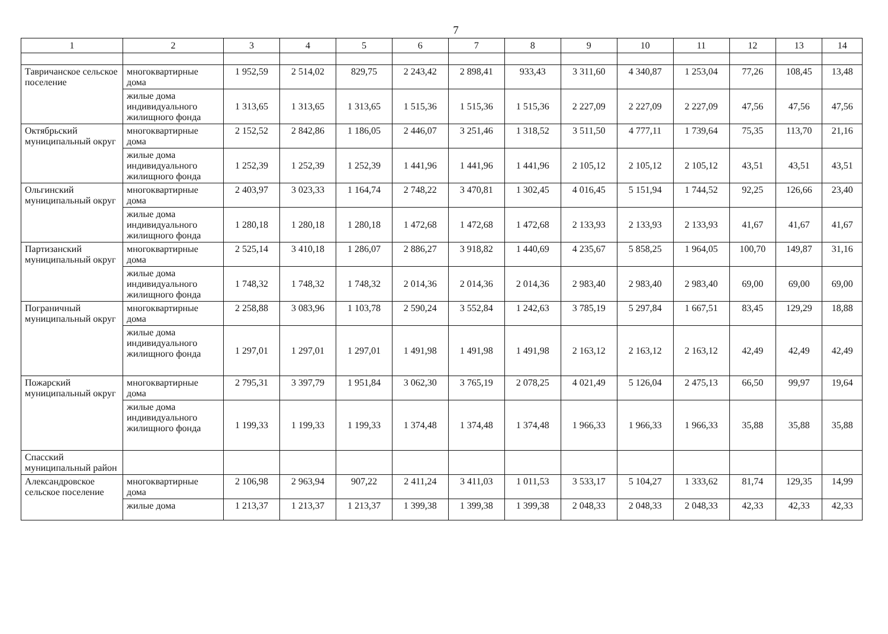7
| 1 | 2 | 3 | 4 | 5 | 6 | 7 | 8 | 9 | 10 | 11 | 12 | 13 | 14 |
| --- | --- | --- | --- | --- | --- | --- | --- | --- | --- | --- | --- | --- | --- |
| Тавричанское сельское поселение | многоквартирные дома | 1 952,59 | 2 514,02 | 829,75 | 2 243,42 | 2 898,41 | 933,43 | 3 311,60 | 4 340,87 | 1 253,04 | 77,26 | 108,45 | 13,48 |
| | жилые дома индивидуального жилищного фонда | 1 313,65 | 1 313,65 | 1 313,65 | 1 515,36 | 1 515,36 | 1 515,36 | 2 227,09 | 2 227,09 | 2 227,09 | 47,56 | 47,56 | 47,56 |
| Октябрьский муниципальный округ | многоквартирные дома | 2 152,52 | 2 842,86 | 1 186,05 | 2 446,07 | 3 251,46 | 1 318,52 | 3 511,50 | 4 777,11 | 1 739,64 | 75,35 | 113,70 | 21,16 |
| | жилые дома индивидуального жилищного фонда | 1 252,39 | 1 252,39 | 1 252,39 | 1 441,96 | 1 441,96 | 1 441,96 | 2 105,12 | 2 105,12 | 2 105,12 | 43,51 | 43,51 | 43,51 |
| Ольгинский муниципальный округ | многоквартирные дома | 2 403,97 | 3 023,33 | 1 164,74 | 2 748,22 | 3 470,81 | 1 302,45 | 4 016,45 | 5 151,94 | 1 744,52 | 92,25 | 126,66 | 23,40 |
| | жилые дома индивидуального жилищного фонда | 1 280,18 | 1 280,18 | 1 280,18 | 1 472,68 | 1 472,68 | 1 472,68 | 2 133,93 | 2 133,93 | 2 133,93 | 41,67 | 41,67 | 41,67 |
| Партизанский муниципальный округ | многоквартирные дома | 2 525,14 | 3 410,18 | 1 286,07 | 2 886,27 | 3 918,82 | 1 440,69 | 4 235,67 | 5 858,25 | 1 964,05 | 100,70 | 149,87 | 31,16 |
| | жилые дома индивидуального жилищного фонда | 1 748,32 | 1 748,32 | 1 748,32 | 2 014,36 | 2 014,36 | 2 014,36 | 2 983,40 | 2 983,40 | 2 983,40 | 69,00 | 69,00 | 69,00 |
| Пограничный муниципальный округ | многоквартирные дома | 2 258,88 | 3 083,96 | 1 103,78 | 2 590,24 | 3 552,84 | 1 242,63 | 3 785,19 | 5 297,84 | 1 667,51 | 83,45 | 129,29 | 18,88 |
| | жилые дома индивидуального жилищного фонда | 1 297,01 | 1 297,01 | 1 297,01 | 1 491,98 | 1 491,98 | 1 491,98 | 2 163,12 | 2 163,12 | 2 163,12 | 42,49 | 42,49 | 42,49 |
| Пожарский муниципальный округ | многоквартирные дома | 2 795,31 | 3 397,79 | 1 951,84 | 3 062,30 | 3 765,19 | 2 078,25 | 4 021,49 | 5 126,04 | 2 475,13 | 66,50 | 99,97 | 19,64 |
| | жилые дома индивидуального жилищного фонда | 1 199,33 | 1 199,33 | 1 199,33 | 1 374,48 | 1 374,48 | 1 374,48 | 1 966,33 | 1 966,33 | 1 966,33 | 35,88 | 35,88 | 35,88 |
| Спасский муниципальный район | | | | | | | | | | | | | |
| Александровское сельское поселение | многоквартирные дома | 2 106,98 | 2 963,94 | 907,22 | 2 411,24 | 3 411,03 | 1 011,53 | 3 533,17 | 5 104,27 | 1 333,62 | 81,74 | 129,35 | 14,99 |
| | жилые дома | 1 213,37 | 1 213,37 | 1 213,37 | 1 399,38 | 1 399,38 | 1 399,38 | 2 048,33 | 2 048,33 | 2 048,33 | 42,33 | 42,33 | 42,33 |